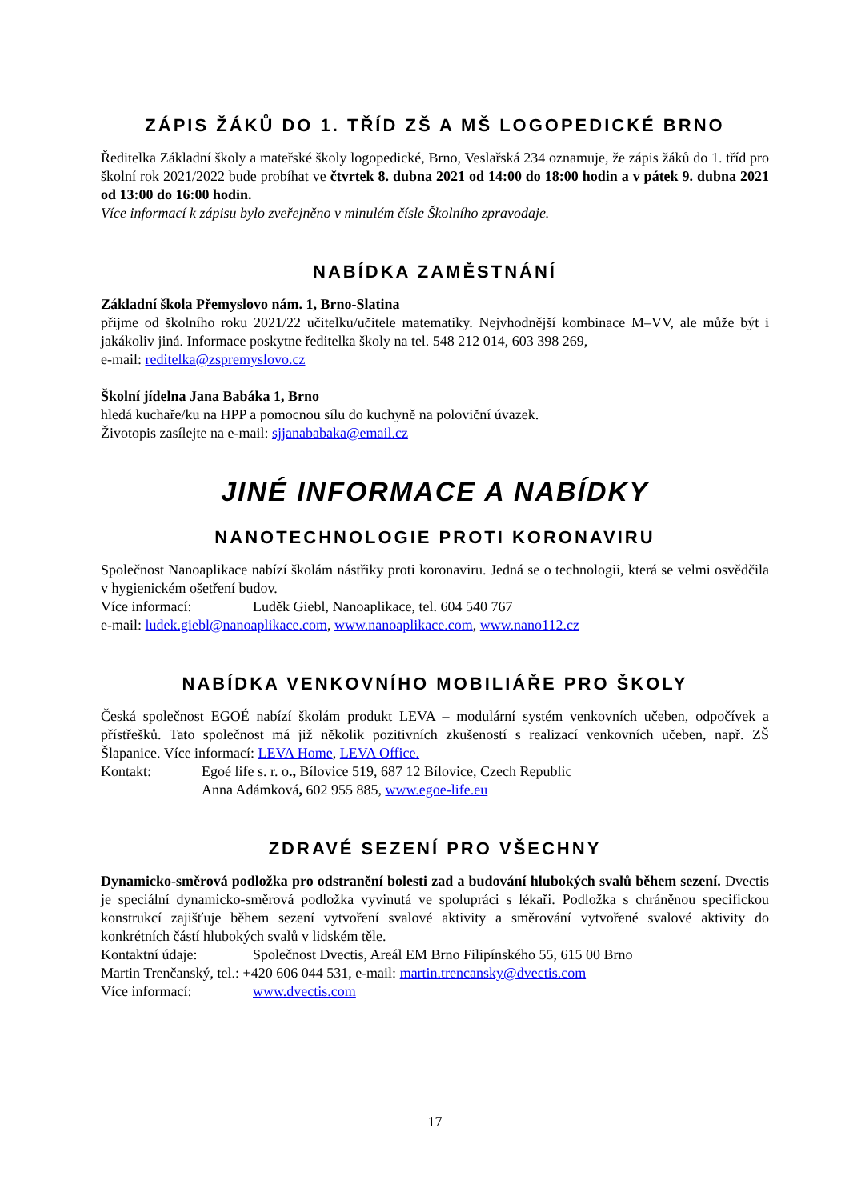ZÁPIS ŽÁKŮ DO 1. TŘÍD ZŠ A MŠ LOGOPEDICKÉ BRNO
Ředitelka Základní školy a mateřské školy logopedické, Brno, Veslařská 234 oznamuje, že zápis žáků do 1. tříd pro školní rok 2021/2022 bude probíhat ve čtvrtek 8. dubna 2021 od 14:00 do 18:00 hodin a v pátek 9. dubna 2021 od 13:00 do 16:00 hodin.
Více informací k zápisu bylo zveřejněno v minulém čísle Školního zpravodaje.
NABÍDKA ZAMĚSTNÁNÍ
Základní škola Přemyslovo nám. 1, Brno-Slatina
přijme od školního roku 2021/22 učitelku/učitele matematiky. Nejvhodnější kombinace M–VV, ale může být i jakákoliv jiná. Informace poskytne ředitelka školy na tel. 548 212 014, 603 398 269,
e-mail: reditelka@zspremyslovo.cz
Školní jídelna Jana Babáka 1, Brno
hledá kuchaře/ku na HPP a pomocnou sílu do kuchyně na poloviční úvazek.
Životopis zasílejte na e-mail: sjjanababaka@email.cz
JINÉ INFORMACE A NABÍDKY
NANOTECHNOLOGIE PROTI KORONAVIRU
Společnost Nanoaplikace nabízí školám nástřiky proti koronaviru. Jedná se o technologii, která se velmi osvědčila v hygienickém ošetření budov.
Více informací: Luděk Giebl, Nanoaplikace, tel. 604 540 767
e-mail: ludek.giebl@nanoaplikace.com, www.nanoaplikace.com, www.nano112.cz
NABÍDKA VENKOVNÍHO MOBILIÁŘE PRO ŠKOLY
Česká společnost EGOÉ nabízí školám produkt LEVA – modulární systém venkovních učeben, odpočívek a přístřešků. Tato společnost má již několik pozitivních zkušeností s realizací venkovních učeben, např. ZŠ Šlapanice. Více informací: LEVA Home, LEVA Office.
Kontakt: Egoé life s. r. o., Bílovice 519, 687 12 Bílovice, Czech Republic
Anna Adámková, 602 955 885, www.egoe-life.eu
ZDRAVÉ SEZENÍ PRO VŠECHNY
Dynamicko-směrová podložka pro odstranění bolesti zad a budování hlubokých svalů během sezení. Dvectis je speciální dynamicko-směrová podložka vyvinutá ve spolupráci s lékaři. Podložka s chráněnou specifickou konstrukcí zajišťuje během sezení vytvoření svalové aktivity a směrování vytvořené svalové aktivity do konkrétních částí hlubokých svalů v lidském těle.
Kontaktní údaje: Společnost Dvectis, Areál EM Brno Filipínského 55, 615 00 Brno
Martin Trenčanský, tel.: +420 606 044 531, e-mail: martin.trencansky@dvectis.com
Více informací: www.dvectis.com
17